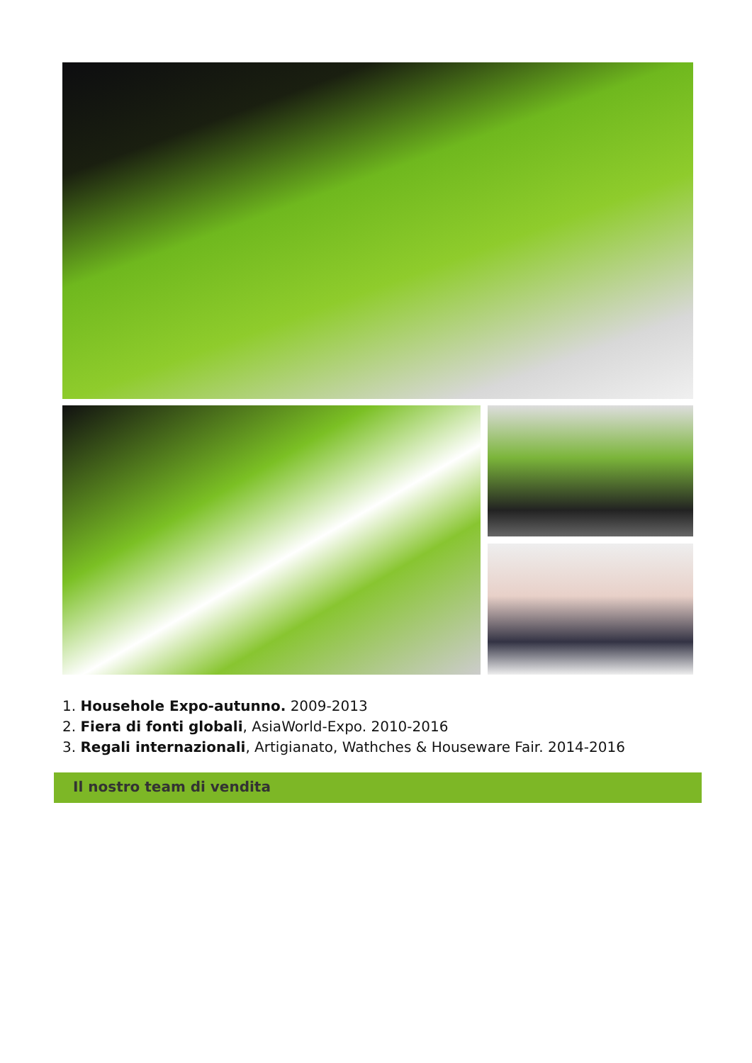1. Househole Expo-autunno. 2009-2013
2. Fiera di fonti globali, AsiaWorld-Expo. 2010-2016
3. Regali internazionali, Artigianato, Wathches & Houseware Fair. 2014-2016
Il nostro team di vendita